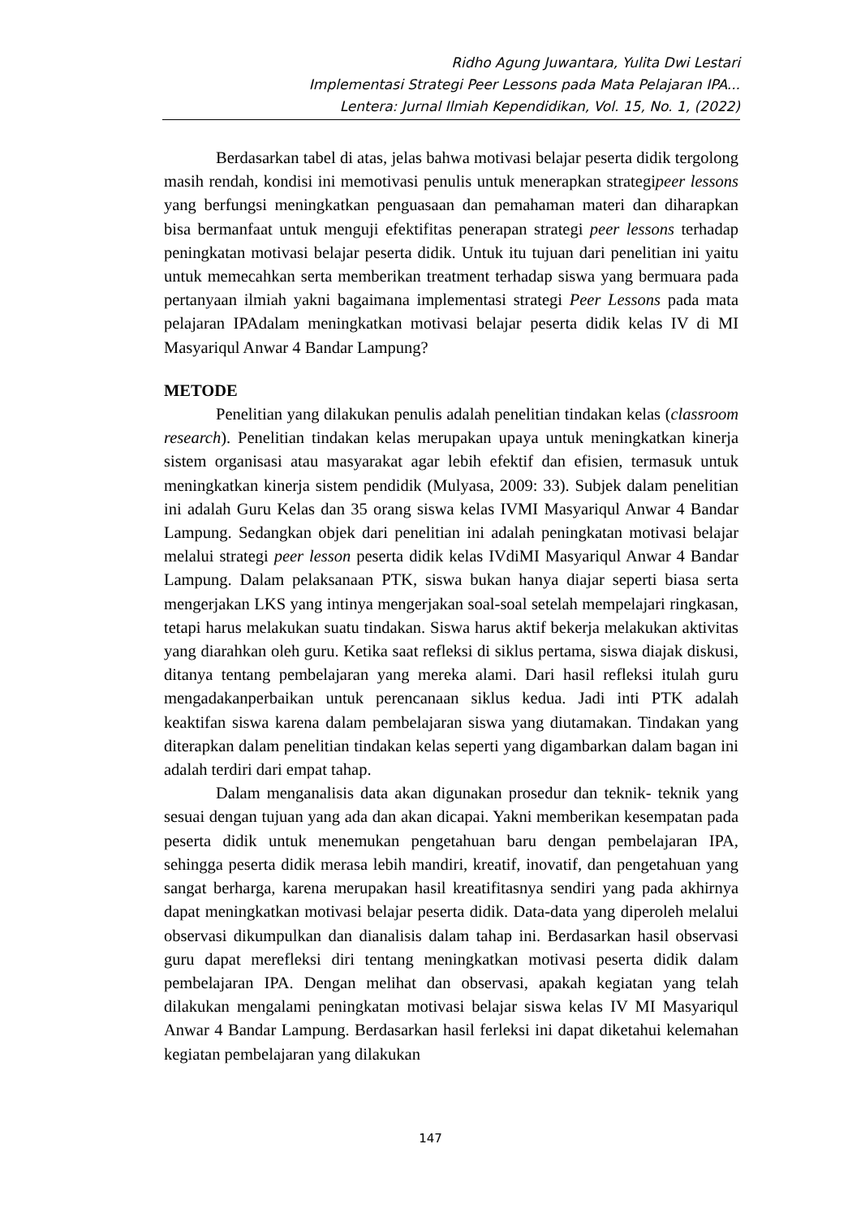Ridho Agung Juwantara, Yulita Dwi Lestari
Implementasi Strategi Peer Lessons pada Mata Pelajaran IPA...
Lentera: Jurnal Ilmiah Kependidikan, Vol. 15, No. 1, (2022)
Berdasarkan tabel di atas, jelas bahwa motivasi belajar peserta didik tergolong masih rendah, kondisi ini memotivasi penulis untuk menerapkan strategipeer lessons yang berfungsi meningkatkan penguasaan dan pemahaman materi dan diharapkan bisa bermanfaat untuk menguji efektifitas penerapan strategi peer lessons terhadap peningkatan motivasi belajar peserta didik. Untuk itu tujuan dari penelitian ini yaitu untuk memecahkan serta memberikan treatment terhadap siswa yang bermuara pada pertanyaan ilmiah yakni bagaimana implementasi strategi Peer Lessons pada mata pelajaran IPAdalam meningkatkan motivasi belajar peserta didik kelas IV di MI Masyariqul Anwar 4 Bandar Lampung?
METODE
Penelitian yang dilakukan penulis adalah penelitian tindakan kelas (classroom research). Penelitian tindakan kelas merupakan upaya untuk meningkatkan kinerja sistem organisasi atau masyarakat agar lebih efektif dan efisien, termasuk untuk meningkatkan kinerja sistem pendidik (Mulyasa, 2009: 33). Subjek dalam penelitian ini adalah Guru Kelas dan 35 orang siswa kelas IVMI Masyariqul Anwar 4 Bandar Lampung. Sedangkan objek dari penelitian ini adalah peningkatan motivasi belajar melalui strategi peer lesson peserta didik kelas IVdiMI Masyariqul Anwar 4 Bandar Lampung. Dalam pelaksanaan PTK, siswa bukan hanya diajar seperti biasa serta mengerjakan LKS yang intinya mengerjakan soal-soal setelah mempelajari ringkasan, tetapi harus melakukan suatu tindakan. Siswa harus aktif bekerja melakukan aktivitas yang diarahkan oleh guru. Ketika saat refleksi di siklus pertama, siswa diajak diskusi, ditanya tentang pembelajaran yang mereka alami. Dari hasil refleksi itulah guru mengadakanperbaikan untuk perencanaan siklus kedua. Jadi inti PTK adalah keaktifan siswa karena dalam pembelajaran siswa yang diutamakan. Tindakan yang diterapkan dalam penelitian tindakan kelas seperti yang digambarkan dalam bagan ini adalah terdiri dari empat tahap.
Dalam menganalisis data akan digunakan prosedur dan teknik- teknik yang sesuai dengan tujuan yang ada dan akan dicapai. Yakni memberikan kesempatan pada peserta didik untuk menemukan pengetahuan baru dengan pembelajaran IPA, sehingga peserta didik merasa lebih mandiri, kreatif, inovatif, dan pengetahuan yang sangat berharga, karena merupakan hasil kreatifitasnya sendiri yang pada akhirnya dapat meningkatkan motivasi belajar peserta didik. Data-data yang diperoleh melalui observasi dikumpulkan dan dianalisis dalam tahap ini. Berdasarkan hasil observasi guru dapat merefleksi diri tentang meningkatkan motivasi peserta didik dalam pembelajaran IPA. Dengan melihat dan observasi, apakah kegiatan yang telah dilakukan mengalami peningkatan motivasi belajar siswa kelas IV MI Masyariqul Anwar 4 Bandar Lampung. Berdasarkan hasil ferleksi ini dapat diketahui kelemahan kegiatan pembelajaran yang dilakukan
147